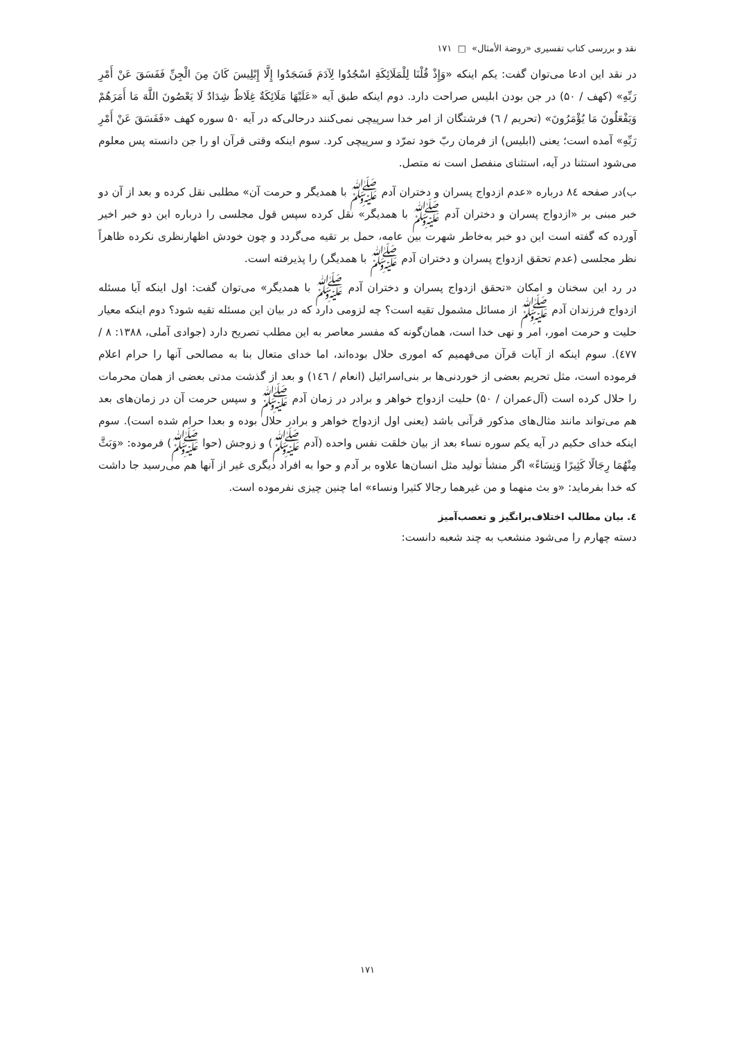نقد و بررسی کتاب تفسیری «روضة الأمثال» □ ۱۷۱
در نقد این ادعا می‌توان گفت: یکم اینکه «وَإِذْ قُلْنَا لِلْمَلَائِكَةِ اسْجُدُوا لِآدَمَ فَسَجَدُوا إِلَّا إِبْلِيسَ كَانَ مِنَ الْجِنِّ فَفَسَقَ عَنْ أَمْرِ رَبِّهِ» (کهف / ۵۰) در جن بودن ابلیس صراحت دارد. دوم اینکه طبق آیه «عَلَيْهَا مَلَائِكَةٌ غِلَاظٌ شِدَادٌ لَا يَعْصُونَ اللَّهَ مَا أَمَرَهُمْ وَيَفْعَلُونَ مَا يُؤْمَرُونَ» (تحریم / ٦) فرشتگان از امر خدا سرپیچی نمی‌کنند درحالی‌که در آیه ۵۰ سوره کهف «فَفَسَقَ عَنْ أَمْرِ رَبِّهِ» آمده است؛ یعنی (ابلیس) از فرمان ربّ خود تمرّد و سرپیچی کرد. سوم اینکه وقتی قرآن او را جن دانسته پس معلوم می‌شود استثنا در آیه، استثنای منفصل است نه متصل.
ب)در صفحه ۸٤ درباره «عدم ازدواج پسران و دختران آدم ﷺ با همدیگر و حرمت آن» مطلبی نقل کرده و بعد از آن دو خبر مبنی بر «ازدواج پسران و دختران آدم ﷺ با همدیگر» نقل کرده سپس قول مجلسی را درباره این دو خبر اخیر آورده که گفته است این دو خبر به‌خاطر شهرت بین عامه، حمل بر تقیه می‌گردد و چون خودش اظهارنظری نکرده ظاهراً نظر مجلسی (عدم تحقق ازدواج پسران و دختران آدم ﷺ با همدیگر) را پذیرفته است.
در رد این سخنان و امکان «تحقق ازدواج پسران و دختران آدم ﷺ با همدیگر» می‌توان گفت: اول اینکه آیا مسئله ازدواج فرزندان آدم ﷺ از مسائل مشمول تقیه است؟ چه لزومی دارد که در بیان این مسئله تقیه شود؟ دوم اینکه معیار حلیت و حرمت امور، امر و نهی خدا است، همان‌گونه که مفسر معاصر به این مطلب تصریح دارد (جوادی آملی، ۱۳۸۸: ۸ / ٤٧٧). سوم اینکه از آیات قرآن می‌فهمیم که اموری حلال بوده‌اند، اما خدای متعال بنا به مصالحی آنها را حرام اعلام فرموده است، مثل تحریم بعضی از خوردنی‌ها بر بنی‌اسرائیل (انعام / ١٤٦) و بعد از گذشت مدتی بعضی از همان محرمات را حلال کرده است (آل‌عمران / ۵۰) حلیت ازدواج خواهر و برادر در زمان آدم ﷺ و سپس حرمت آن در زمان‌های بعد هم می‌تواند مانند مثال‌های مذکور قرآنی باشد (یعنی اول ازدواج خواهر و برادر حلال بوده و بعدا حرام شده است). سوم اینکه خدای حکیم در آیه یکم سوره نساء بعد از بیان خلقت نفس واحده (آدم ﷺ) و زوجش (حوا ﷺ) فرموده: «وَبَثَّ مِنْهُمَا رِجَالًا كَثِيرًا وَنِسَاءً» اگر منشأ تولید مثل انسان‌ها علاوه بر آدم و حوا به افراد دیگری غیر از آنها هم می‌رسید جا داشت که خدا بفرماید: «و بث منهما و من غيرهما رجالا كثيرا ونساء» اما چنین چیزی نفرموده است.
٤. بیان مطالب اختلاف‌برانگیز و تعصب‌آمیز
دسته چهارم را می‌شود منشعب به چند شعبه دانست:
۱۷۱